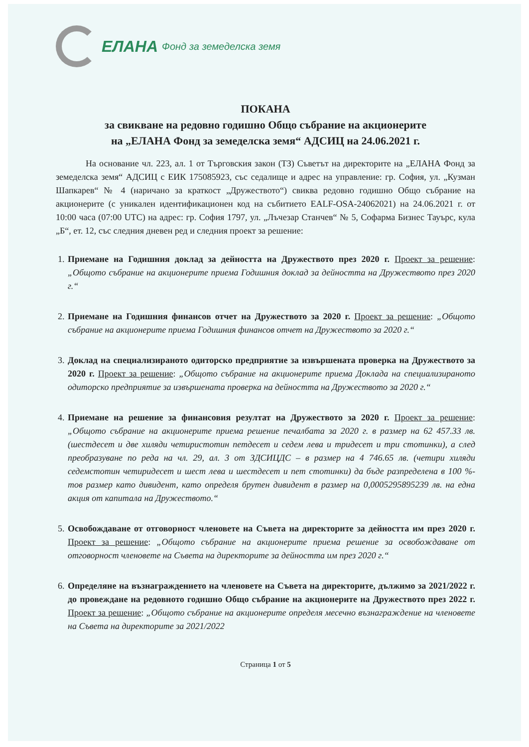ЕЛАНА Фонд за земеделска земя
ПОКАНА
за свикване на редовно годишно Общо събрание на акционерите
на „ЕЛАНА Фонд за земеделска земя“ АДСИЦ на 24.06.2021 г.
На основание чл. 223, ал. 1 от Търговския закон (ТЗ) Съветът на директорите на „ЕЛАНА Фонд за земеделска земя“ АДСИЦ с ЕИК 175085923, със седалище и адрес на управление: гр. София, ул. „Кузман Шапкарев“ № 4 (наричано за краткост „Дружеството“) свиква редовно годишно Общо събрание на акционерите (с уникален идентификационен код на събитието EALF-OSA-24062021) на 24.06.2021 г. от 10:00 часа (07:00 UTC) на адрес: гр. София 1797, ул. „Лъчезар Станчев“ № 5, Софарма Бизнес Тауърс, кула „Б“, ет. 12, със следния дневен ред и следния проект за решение:
1. Приемане на Годишния доклад за дейността на Дружеството през 2020 г. Проект за решение: „Общото събрание на акционерите приема Годишния доклад за дейността на Дружеството през 2020 г.“
2. Приемане на Годишния финансов отчет на Дружеството за 2020 г. Проект за решение: „Общото събрание на акционерите приема Годишния финансов отчет на Дружеството за 2020 г.“
3. Доклад на специализираното одиторско предприятие за извършената проверка на Дружеството за 2020 г. Проект за решение: „Общото събрание на акционерите приема Доклада на специализираното одиторско предприятие за извършената проверка на дейността на Дружеството за 2020 г.“
4. Приемане на решение за финансовия резултат на Дружеството за 2020 г. Проект за решение: „Общото събрание на акционерите приема решение печалбата за 2020 г. в размер на 62 457.33 лв. (шестдесет и две хиляди четиристотин петдесет и седем лева и тридесет и три стотинки), а след преобразуване по реда на чл. 29, ал. 3 от ЗДСИЦДС – в размер на 4 746.65 лв. (четири хиляди седемстотин четиридесет и шест лева и шестдесет и пет стотинки) да бъде разпределена в 100 %-тов размер като дивидент, като определя брутен дивидент в размер на 0,0005295895239 лв. на една акция от капитала на Дружеството.“
5. Освобождаване от отговорност членовете на Съвета на директорите за дейността им през 2020 г. Проект за решение: „Общото събрание на акционерите приема решение за освобождаване от отговорност членовете на Съвета на директорите за дейността им през 2020 г.“
6. Определяне на възнаграждението на членовете на Съвета на директорите, дължимо за 2021/2022 г. до провеждане на редовното годишно Общо събрание на акционерите на Дружеството през 2022 г. Проект за решение: „Общото събрание на акционерите определя месечно възнаграждение на членовете на Съвета на директорите за 2021/2022
Страница 1 от 5